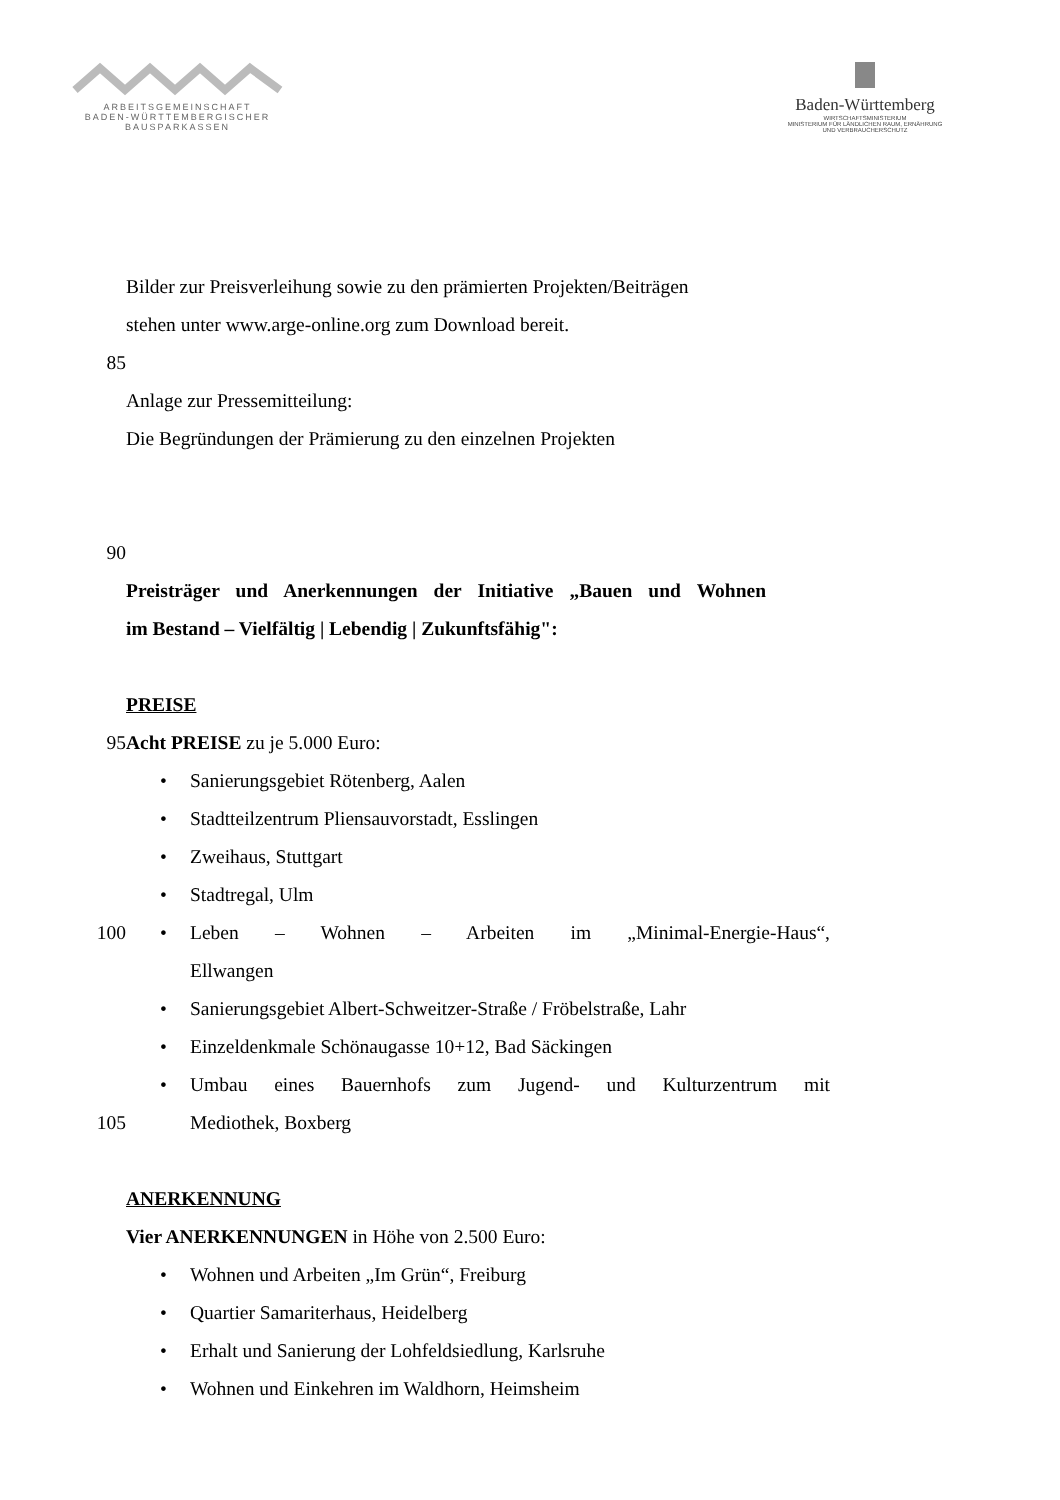ARBEITSGEMEINSCHAFT
BADEN-WÜRTTEMBERGISCHER
BAUSPARKASSEN
Baden-Württemberg
WIRTSCHAFTSMINISTERIUM
MINISTERIUM FÜR LÄNDLICHEN RAUM, ERNÄHRUNG
UND VERBRAUCHERSCHUTZ
Bilder zur Preisverleihung sowie zu den prämierten Projekten/Beiträgen
stehen unter www.arge-online.org zum Download bereit.
85
Anlage zur Pressemitteilung:
Die Begründungen der Prämierung zu den einzelnen Projekten
90
Preisträger und Anerkennungen der Initiative „Bauen und Wohnen
im Bestand – Vielfältig | Lebendig | Zukunftsfähig":
PREISE
95 Acht PREISE zu je 5.000 Euro:
• Sanierungsgebiet Rötenberg, Aalen
• Stadtteilzentrum Pliensauvorstadt, Esslingen
• Zweihaus, Stuttgart
• Stadtregal, Ulm
100
• Leben – Wohnen – Arbeiten im „Minimal-Energie-Haus“,
Ellwangen
• Sanierungsgebiet Albert-Schweitzer-Straße / Fröbelstraße, Lahr
• Einzeldenkmale Schönaugasse 10+12, Bad Säckingen
• Umbau eines Bauernhofs zum Jugend- und Kulturzentrum mit
105 Mediothek, Boxberg
ANERKENNUNG
Vier ANERKENNUNGEN in Höhe von 2.500 Euro:
• Wohnen und Arbeiten „Im Grün“, Freiburg
• Quartier Samariterhaus, Heidelberg
• Erhalt und Sanierung der Lohfeldsiedlung, Karlsruhe
• Wohnen und Einkehren im Waldhorn, Heimsheim